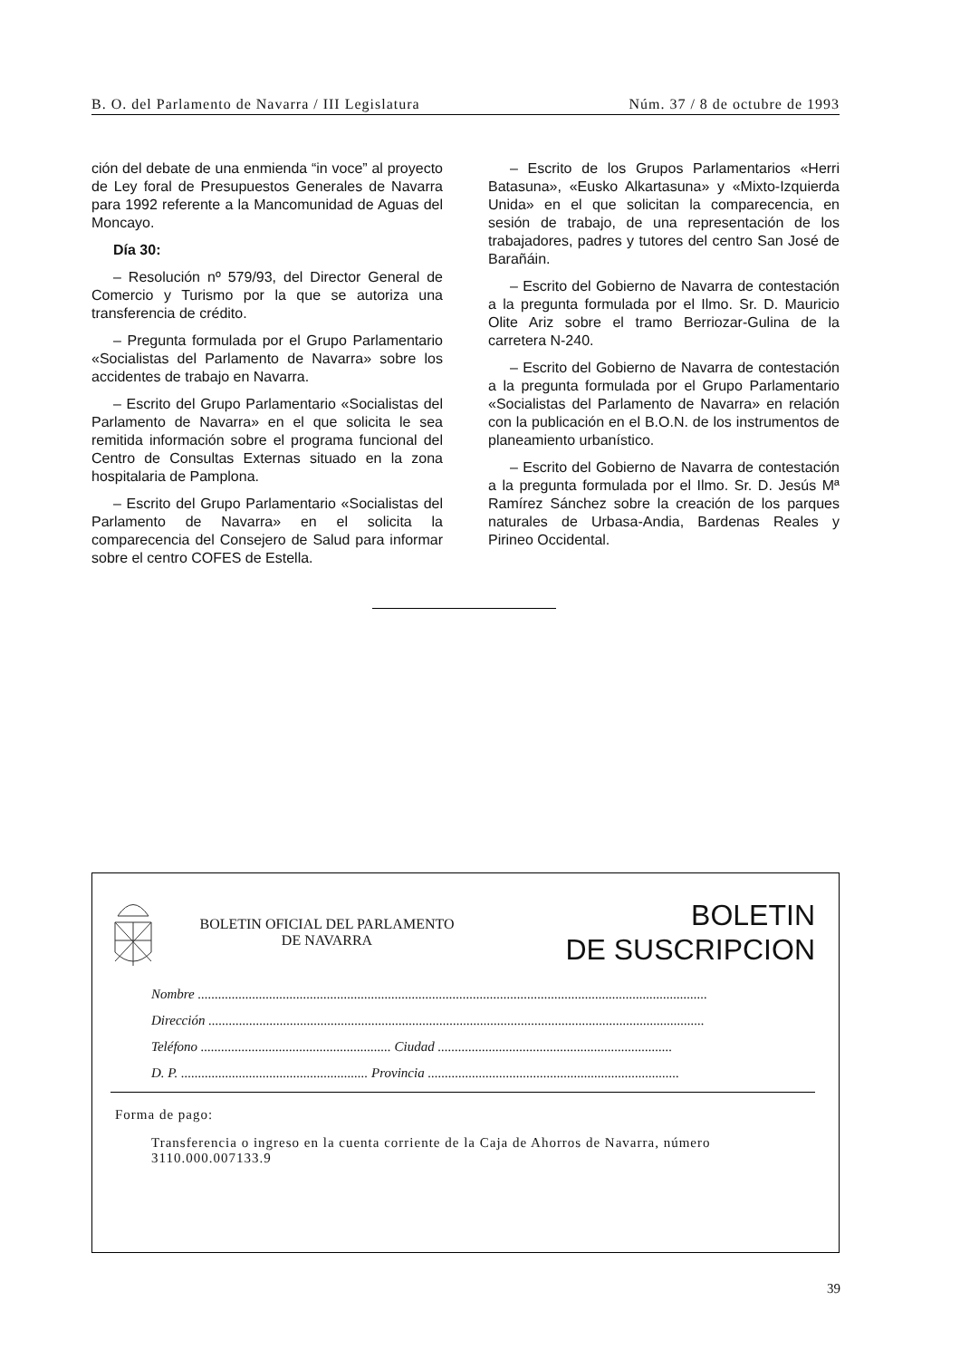B. O. del Parlamento de Navarra / III Legislatura Núm. 37 / 8 de octubre de 1993
ción del debate de una enmienda “in voce” al proyecto de Ley foral de Presupuestos Generales de Navarra para 1992 referente a la Mancomunidad de Aguas del Moncayo.
Día 30:
– Resolución nº 579/93, del Director General de Comercio y Turismo por la que se autoriza una transferencia de crédito.
– Pregunta formulada por el Grupo Parlamentario «Socialistas del Parlamento de Navarra» sobre los accidentes de trabajo en Navarra.
– Escrito del Grupo Parlamentario «Socialistas del Parlamento de Navarra» en el que solicita le sea remitida información sobre el programa funcional del Centro de Consultas Externas situado en la zona hospitalaria de Pamplona.
– Escrito del Grupo Parlamentario «Socialistas del Parlamento de Navarra» en el solicita la comparecencia del Consejero de Salud para informar sobre el centro COFES de Estella.
– Escrito de los Grupos Parlamentarios «Herri Batasuna», «Eusko Alkartasuna» y «Mixto-Izquierda Unida» en el que solicitan la comparecencia, en sesión de trabajo, de una representación de los trabajadores, padres y tutores del centro San José de Barañáin.
– Escrito del Gobierno de Navarra de contestación a la pregunta formulada por el Ilmo. Sr. D. Mauricio Olite Ariz sobre el tramo Berriozar-Gulina de la carretera N-240.
– Escrito del Gobierno de Navarra de contestación a la pregunta formulada por el Grupo Parlamentario «Socialistas del Parlamento de Navarra» en relación con la publicación en el B.O.N. de los instrumentos de planeamiento urbanístico.
– Escrito del Gobierno de Navarra de contestación a la pregunta formulada por el Ilmo. Sr. D. Jesús Mª Ramírez Sánchez sobre la creación de los parques naturales de Urbasa-Andia, Bardenas Reales y Pirineo Occidental.
BOLETIN OFICIAL DEL PARLAMENTO
DE NAVARRA
BOLETIN
DE SUSCRIPCION
Nombre ......................................................................................................................................................
Dirección ..................................................................................................................................................
Teléfono ........................................................ Ciudad .....................................................................
D. P. ....................................................... Provincia ..........................................................................
Forma de pago:
Transferencia o ingreso en la cuenta corriente de la Caja de Ahorros de Navarra, número 3110.000.007133.9
39